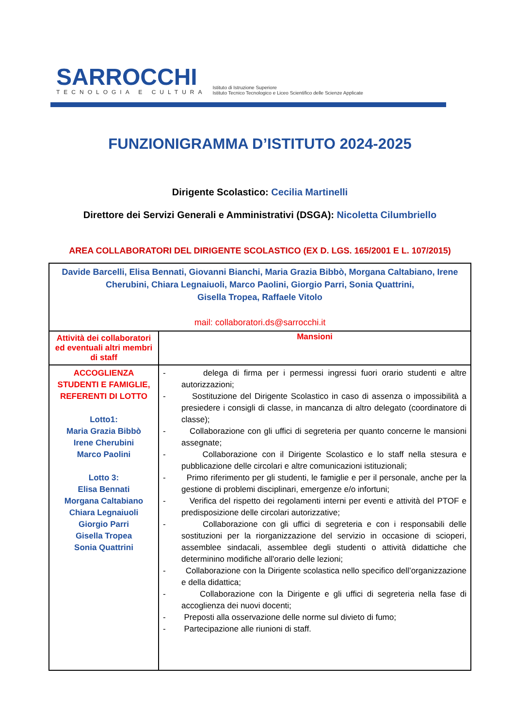SARROCCHI
TECNOLOGIA E CULTURA
Istituto di Istruzione Superiore
Istituto Tecnico Tecnologico e Liceo Scientifico delle Scienze Applicate
FUNZIONIGRAMMA D’ISTITUTO 2024-2025
Dirigente Scolastico: Cecilia Martinelli
Direttore dei Servizi Generali e Amministrativi (DSGA): Nicoletta Cilumbriello
AREA COLLABORATORI DEL DIRIGENTE SCOLASTICO (EX D. LGS. 165/2001 E L. 107/2015)
| Davide Barcelli, Elisa Bennati, Giovanni Bianchi, Maria Grazia Bibbò, Morgana Caltabiano, Irene Cherubini, Chiara Legnaiuoli, Marco Paolini, Giorgio Parri, Sonia Quattrini, Gisella Tropea, Raffaele Vitolo mail: collaboratori.ds@sarrocchi.it | |
| Attività dei collaboratori ed eventuali altri membri di staff | Mansioni |
| ACCOGLIENZA STUDENTI E FAMIGLIE, REFERENTI DI LOTTO Lotto1: Maria Grazia Bibbò Irene Cherubini Marco Paolini Lotto 3: Elisa Bennati Morgana Caltabiano Chiara Legnaiuoli Giorgio Parri Gisella Tropea Sonia Quattrini | - delega di firma per i permessi ingressi fuori orario studenti e altre autorizzazioni; - Sostituzione del Dirigente Scolastico in caso di assenza o impossibilità a presiedere i consigli di classe, in mancanza di altro delegato (coordinatore di classe); - Collaborazione con gli uffici di segreteria per quanto concerne le mansioni assegnate; - Collaborazione con il Dirigente Scolastico e lo staff nella stesura e pubblicazione delle circolari e altre comunicazioni istituzionali; - Primo riferimento per gli studenti, le famiglie e per il personale, anche per la gestione di problemi disciplinari, emergenze e/o infortuni; - Verifica del rispetto dei regolamenti interni per eventi e attività del PTOF e predisposizione delle circolari autorizzative; - Collaborazione con gli uffici di segreteria e con i responsabili delle sostituzioni per la riorganizzazione del servizio in occasione di scioperi, assemblee sindacali, assemblee degli studenti o attività didattiche che determinino modifiche all'orario delle lezioni; - Collaborazione con la Dirigente scolastica nello specifico dell’organizzazione e della didattica; - Collaborazione con la Dirigente e gli uffici di segreteria nella fase di accoglienza dei nuovi docenti; - Preposti alla osservazione delle norme sul divieto di fumo; - Partecipazione alle riunioni di staff. |